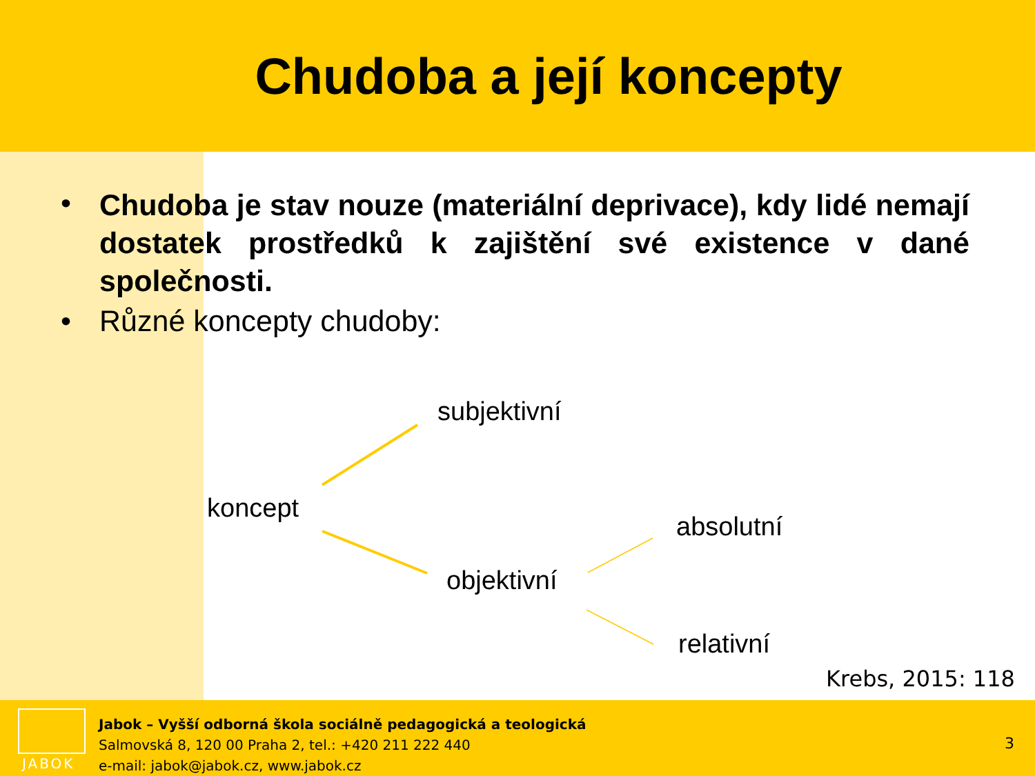Chudoba a její koncepty
• Chudoba je stav nouze (materiální deprivace), kdy lidé nemají dostatek prostředků k zajištění své existence v dané společnosti.
• Různé koncepty chudoby:
subjektivní
koncept
absolutní
objektivní
relativní
Krebs, 2015: 118
JABOK
Jabok – Vyšší odborná škola sociálně pedagogická a teologická
Salmovská 8, 120 00 Praha 2, tel.: +420 211 222 440
e-mail: jabok@jabok.cz, www.jabok.cz
3